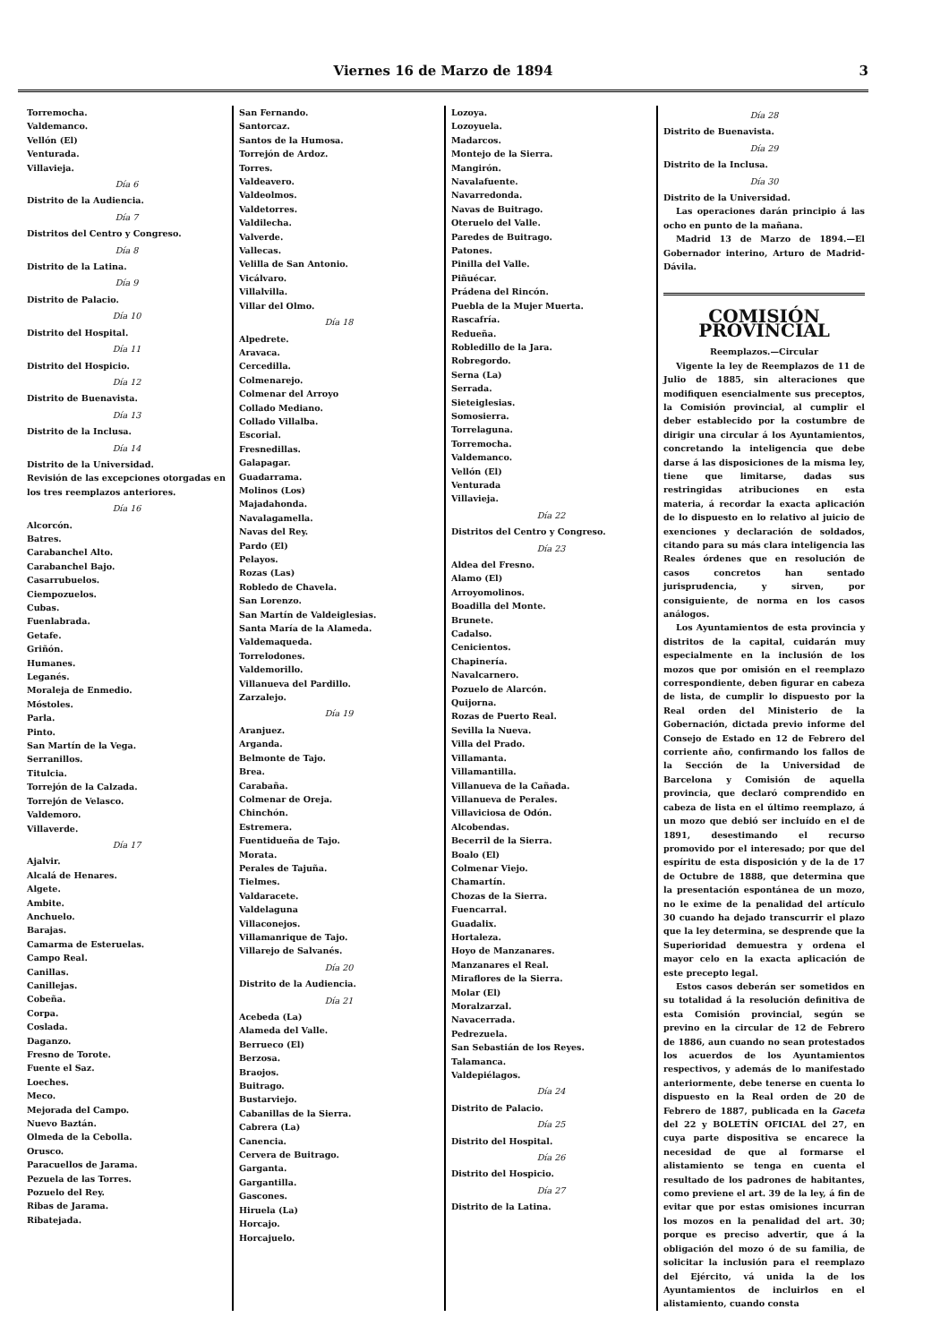Viernes 16 de Marzo de 1894
3
Torremocha.
Valdemanco.
Vellón (El)
Venturada.
Villavieja.
Día 6
Distrito de la Audiencia.
Día 7
Distritos del Centro y Congreso.
Día 8
Distrito de la Latina.
Día 9
Distrito de Palacio.
Día 10
Distrito del Hospital.
Día 11
Distrito del Hospicio.
Día 12
Distrito de Buenavista.
Día 13
Distrito de la Inclusa.
Día 14
Distrito de la Universidad.
Revisión de las excepciones otorgadas en los tres reemplazos anteriores.
Día 16
Alcorcón.
Batres.
Carabanchel Alto.
Carabanchel Bajo.
Casarrubuelos.
Ciempozuelos.
Cubas.
Fuenlabrada.
Getafe.
Griñón.
Humanes.
Leganés.
Moraleja de Enmedio.
Móstoles.
Parla.
Pinto.
San Martín de la Vega.
Serranillos.
Titulcia.
Torrejón de la Calzada.
Torrejón de Velasco.
Valdemoro.
Villaverde.
Día 17
Ajalvir.
Alcalá de Henares.
Algete.
Ambite.
Anchuelo.
Barajas.
Camarma de Esteruelas.
Campo Real.
Canillas.
Canillejas.
Cobeña.
Corpa.
Coslada.
Daganzo.
Fresno de Torote.
Fuente el Saz.
Loeches.
Meco.
Mejorada del Campo.
Nuevo Baztán.
Olmeda de la Cebolla.
Orusco.
Paracuellos de Jarama.
Pezuela de las Torres.
Pozuelo del Rey.
Ribas de Jarama.
Ribatejada.
San Fernando.
Santorcaz.
Santos de la Humosa.
Torrejón de Ardoz.
Torres.
Valdeavero.
Valdeolmos.
Valdetorres.
Valdilecha.
Valverde.
Vallecas.
Velilla de San Antonio.
Vicálvaro.
Villalvilla.
Villar del Olmo.
Día 18
Alpedrete.
Aravaca.
Cercedilla.
Colmenarejo.
Colmenar del Arroyo
Collado Mediano.
Collado Villalba.
Escorial.
Fresnedillas.
Galapagar.
Guadarrama.
Molinos (Los)
Majadahonda.
Navalagamella.
Navas del Rey.
Pardo (El)
Pelayos.
Rozas (Las)
Robledo de Chavela.
San Lorenzo.
San Martín de Valdeiglesias.
Santa María de la Alameda.
Valdemaqueda.
Torrelodones.
Valdemorillo.
Villanueva del Pardillo.
Zarzalejo.
Día 19
Aranjuez.
Arganda.
Belmonte de Tajo.
Brea.
Carabaña.
Colmenar de Oreja.
Chinchón.
Estremera.
Fuentidueña de Tajo.
Morata.
Perales de Tajuña.
Tielmes.
Valdaracete.
Valdelaguna
Villaconejos.
Villamanrique de Tajo.
Villarejo de Salvanés.
Día 20
Distrito de la Audiencia.
Día 21
Acebeda (La)
Alameda del Valle.
Berrueco (El)
Berzosa.
Braojos.
Buitrago.
Bustarviejo.
Cabanillas de la Sierra.
Cabrera (La)
Canencia.
Cervera de Buitrago.
Garganta.
Gargantilla.
Gascones.
Hiruela (La)
Horcajo.
Horcajuelo.
Lozoya.
Lozoyuela.
Madarcos.
Montejo de la Sierra.
Mangirón.
Navalafuente.
Navarredonda.
Navas de Buitrago.
Oteruelo del Valle.
Paredes de Buitrago.
Patones.
Pinilla del Valle.
Piñuécar.
Prádena del Rincón.
Puebla de la Mujer Muerta.
Rascafría.
Redueña.
Robledillo de la Jara.
Robregordo.
Serna (La)
Serrada.
Sieteiglesias.
Somosierra.
Torrelaguna.
Torremocha.
Valdemanco.
Vellón (El)
Venturada
Villavieja.
Día 22
Distritos del Centro y Congreso.
Día 23
Aldea del Fresno.
Alamo (El)
Arroyomolinos.
Boadilla del Monte.
Brunete.
Cadalso.
Cenicientos.
Chapinería.
Navalcarnero.
Pozuelo de Alarcón.
Quijorna.
Rozas de Puerto Real.
Sevilla la Nueva.
Villa del Prado.
Villamanta.
Villamantilla.
Villanueva de la Cañada.
Villanueva de Perales.
Villaviciosa de Odón.
Alcobendas.
Becerril de la Sierra.
Boalo (El)
Colmenar Viejo.
Chamartín.
Chozas de la Sierra.
Fuencarral.
Guadalix.
Hortaleza.
Hoyo de Manzanares.
Manzanares el Real.
Miraflores de la Sierra.
Molar (El)
Moralzarzal.
Navacerrada.
Pedrezuela.
San Sebastián de los Reyes.
Talamanca.
Valdepiélagos.
Día 24
Distrito de Palacio.
Día 25
Distrito del Hospital.
Día 26
Distrito del Hospicio.
Día 27
Distrito de la Latina.
Día 28
Distrito de Buenavista.
Día 29
Distrito de la Inclusa.
Día 30
Distrito de la Universidad.
Las operaciones darán principio á las ocho en punto de la mañana.
Madrid 13 de Marzo de 1894.—El Gobernador interino, Arturo de Madrid-Dávila.
COMISIÓN PROVINCIAL
Reemplazos.—Circular
Vigente la ley de Reemplazos de 11 de Julio de 1885, sin alteraciones que modifiquen esencialmente sus preceptos, la Comisión provincial, al cumplir el deber establecido por la costumbre de dirigir una circular á los Ayuntamientos, concretando la inteligencia que debe darse á las disposiciones de la misma ley, tiene que limitarse, dadas sus restringidas atribuciones en esta materia, á recordar la exacta aplicación de lo dispuesto en lo relativo al juicio de exenciones y declaración de soldados, citando para su más clara inteligencia las Reales órdenes que en resolución de casos concretos han sentado jurisprudencia, y sirven, por consiguiente, de norma en los casos análogos.
Los Ayuntamientos de esta provincia y distritos de la capital, cuidarán muy especialmente en la inclusión de los mozos que por omisión en el reemplazo correspondiente, deben figurar en cabeza de lista, de cumplir lo dispuesto por la Real orden del Ministerio de la Gobernación, dictada previo informe del Consejo de Estado en 12 de Febrero del corriente año, confirmando los fallos de la Sección de la Universidad de Barcelona y Comisión de aquella provincia, que declaró comprendido en cabeza de lista en el último reemplazo, á un mozo que debió ser incluído en el de 1891, desestimando el recurso promovido por el interesado; por que del espíritu de esta disposición y de la de 17 de Octubre de 1888, que determina que la presentación espontánea de un mozo, no le exime de la penalidad del artículo 30 cuando ha dejado transcurrir el plazo que la ley determina, se desprende que la Superioridad demuestra y ordena el mayor celo en la exacta aplicación de este precepto legal.
Estos casos deberán ser sometidos en su totalidad á la resolución definitiva de esta Comisión provincial, según se previno en la circular de 12 de Febrero de 1886, aun cuando no sean protestados los acuerdos de los Ayuntamientos respectivos, y además de lo manifestado anteriormente, debe tenerse en cuenta lo dispuesto en la Real orden de 20 de Febrero de 1887, publicada en la Gaceta del 22 y BOLETÍN OFICIAL del 27, en cuya parte dispositiva se encarece la necesidad de que al formarse el alistamiento se tenga en cuenta el resultado de los padrones de habitantes, como previene el art. 39 de la ley, á fin de evitar que por estas omisiones incurran los mozos en la penalidad del art. 30; porque es preciso advertir, que á la obligación del mozo ó de su familia, de solicitar la inclusión para el reemplazo del Ejército, vá unida la de los Ayuntamientos de incluirlos en el alistamiento, cuando consta